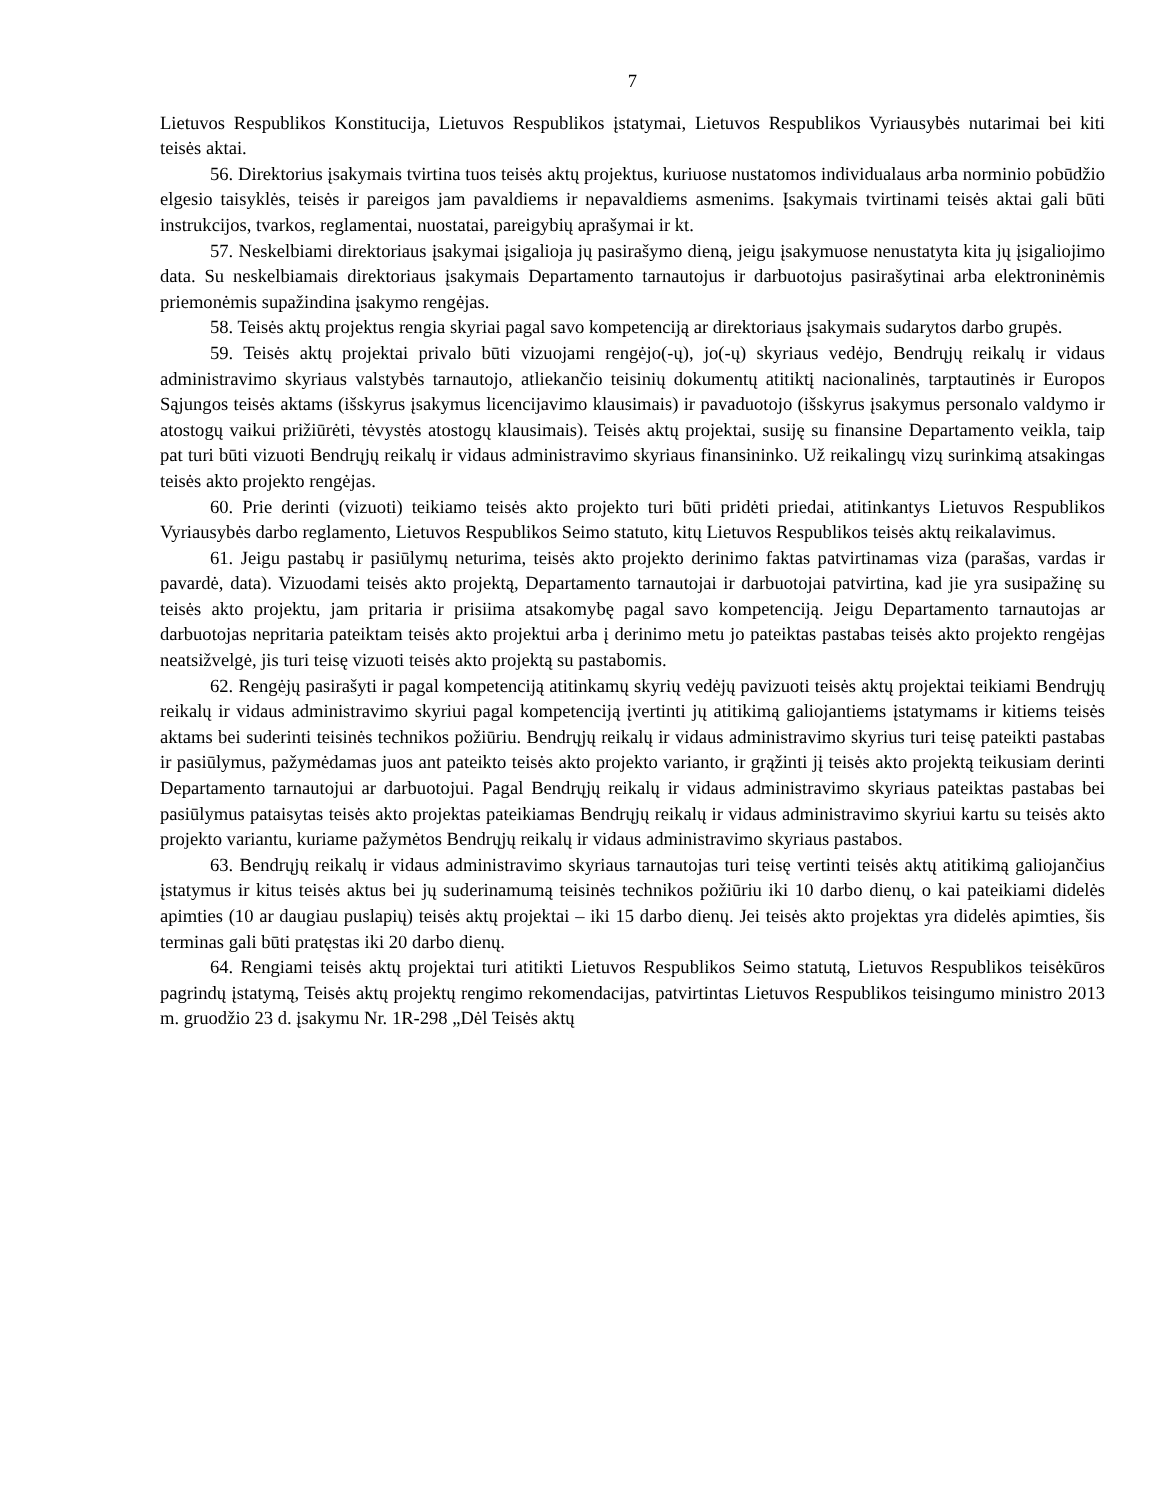7
Lietuvos Respublikos Konstitucija, Lietuvos Respublikos įstatymai, Lietuvos Respublikos Vyriausybės nutarimai bei kiti teisės aktai.
56. Direktorius įsakymais tvirtina tuos teisės aktų projektus, kuriuose nustatomos individualaus arba norminio pobūdžio elgesio taisyklės, teisės ir pareigos jam pavaldiems ir nepavaldiems asmenims. Įsakymais tvirtinami teisės aktai gali būti instrukcijos, tvarkos, reglamentai, nuostatai, pareigybių aprašymai ir kt.
57. Neskelbiami direktoriaus įsakymai įsigalioja jų pasirašymo dieną, jeigu įsakymuose nenustatyta kita jų įsigaliojimo data. Su neskelbiamais direktoriaus įsakymais Departamento tarnautojus ir darbuotojus pasirašytinai arba elektroninėmis priemonėmis supažindina įsakymo rengėjas.
58. Teisės aktų projektus rengia skyriai pagal savo kompetenciją ar direktoriaus įsakymais sudarytos darbo grupės.
59. Teisės aktų projektai privalo būti vizuojami rengėjo(-ų), jo(-ų) skyriaus vedėjo, Bendrųjų reikalų ir vidaus administravimo skyriaus valstybės tarnautojo, atliekančio teisinių dokumentų atitiktį nacionalinės, tarptautinės ir Europos Sąjungos teisės aktams (išskyrus įsakymus licencijavimo klausimais) ir pavaduotojo (išskyrus įsakymus personalo valdymo ir atostogų vaikui prižiūrėti, tėvystės atostogų klausimais). Teisės aktų projektai, susiję su finansine Departamento veikla, taip pat turi būti vizuoti Bendrųjų reikalų ir vidaus administravimo skyriaus finansininko. Už reikalingų vizų surinkimą atsakingas teisės akto projekto rengėjas.
60. Prie derinti (vizuoti) teikiamo teisės akto projekto turi būti pridėti priedai, atitinkantys Lietuvos Respublikos Vyriausybės darbo reglamento, Lietuvos Respublikos Seimo statuto, kitų Lietuvos Respublikos teisės aktų reikalavimus.
61. Jeigu pastabų ir pasiūlymų neturima, teisės akto projekto derinimo faktas patvirtinamas viza (parašas, vardas ir pavardė, data). Vizuodami teisės akto projektą, Departamento tarnautojai ir darbuotojai patvirtina, kad jie yra susipažinę su teisės akto projektu, jam pritaria ir prisiima atsakomybę pagal savo kompetenciją. Jeigu Departamento tarnautojas ar darbuotojas nepritaria pateiktam teisės akto projektui arba į derinimo metu jo pateiktas pastabas teisės akto projekto rengėjas neatsižvelgė, jis turi teisę vizuoti teisės akto projektą su pastabomis.
62. Rengėjų pasirašyti ir pagal kompetenciją atitinkamų skyrių vedėjų pavizuoti teisės aktų projektai teikiami Bendrųjų reikalų ir vidaus administravimo skyriui pagal kompetenciją įvertinti jų atitikimą galiojantiems įstatymams ir kitiems teisės aktams bei suderinti teisinės technikos požiūriu. Bendrųjų reikalų ir vidaus administravimo skyrius turi teisę pateikti pastabas ir pasiūlymus, pažymėdamas juos ant pateikto teisės akto projekto varianto, ir grąžinti jį teisės akto projektą teikusiam derinti Departamento tarnautojui ar darbuotojui. Pagal Bendrųjų reikalų ir vidaus administravimo skyriaus pateiktas pastabas bei pasiūlymus pataisytas teisės akto projektas pateikiamas Bendrųjų reikalų ir vidaus administravimo skyriui kartu su teisės akto projekto variantu, kuriame pažymėtos Bendrųjų reikalų ir vidaus administravimo skyriaus pastabos.
63. Bendrųjų reikalų ir vidaus administravimo skyriaus tarnautojas turi teisę vertinti teisės aktų atitikimą galiojančius įstatymus ir kitus teisės aktus bei jų suderinamumą teisinės technikos požiūriu iki 10 darbo dienų, o kai pateikiami didelės apimties (10 ar daugiau puslapių) teisės aktų projektai – iki 15 darbo dienų. Jei teisės akto projektas yra didelės apimties, šis terminas gali būti pratęstas iki 20 darbo dienų.
64. Rengiami teisės aktų projektai turi atitikti Lietuvos Respublikos Seimo statutą, Lietuvos Respublikos teisėkūros pagrindų įstatymą, Teisės aktų projektų rengimo rekomendacijas, patvirtintas Lietuvos Respublikos teisingumo ministro 2013 m. gruodžio 23 d. įsakymu Nr. 1R-298 „Dėl Teisės aktų